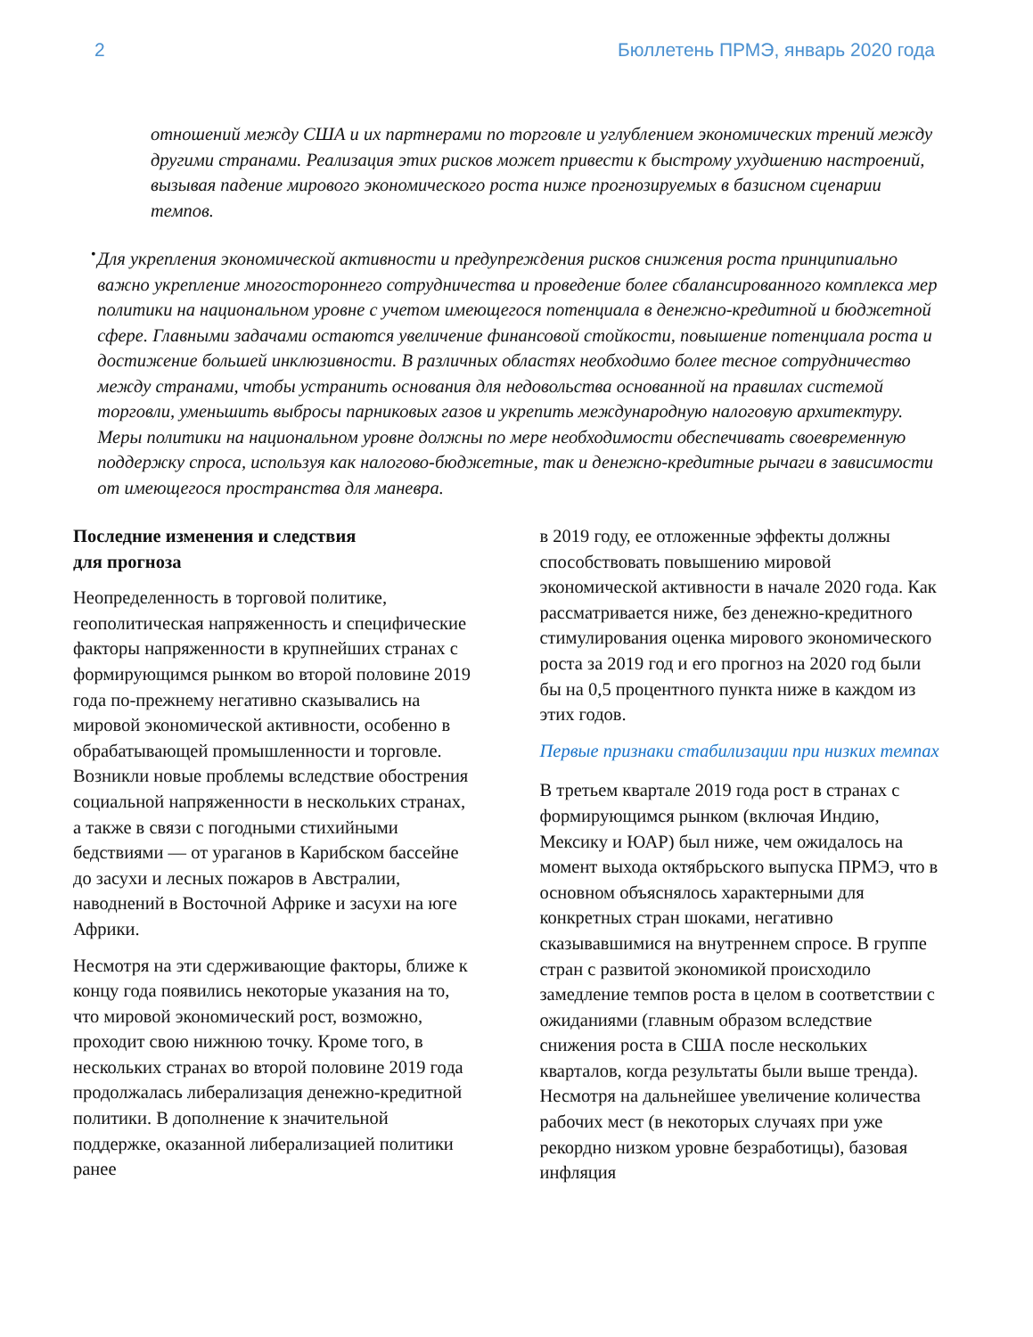2 Бюллетень ПРМЭ, январь 2020 года
отношений между США и их партнерами по торговле и углублением экономических трений между другими странами. Реализация этих рисков может привести к быстрому ухудшению настроений, вызывая падение мирового экономического роста ниже прогнозируемых в базисном сценарии темпов.
•
Для укрепления экономической активности и предупреждения рисков снижения роста принципиально важно укрепление многостороннего сотрудничества и проведение более сбалансированного комплекса мер политики на национальном уровне с учетом имеющегося потенциала в денежно-кредитной и бюджетной сфере. Главными задачами остаются увеличение финансовой стойкости, повышение потенциала роста и достижение большей инклюзивности. В различных областях необходимо более тесное сотрудничество между странами, чтобы устранить основания для недовольства основанной на правилах системой торговли, уменьшить выбросы парниковых газов и укрепить международную налоговую архитектуру. Меры политики на национальном уровне должны по мере необходимости обеспечивать своевременную поддержку спроса, используя как налогово-бюджетные, так и денежно-кредитные рычаги в зависимости от имеющегося пространства для маневра.
Последние изменения и следствия
для прогноза
Неопределенность в торговой политике, геополитическая напряженность и специфические факторы напряженности в крупнейших странах с формирующимся рынком во второй половине 2019 года по-прежнему негативно сказывались на мировой экономической активности, особенно в обрабатывающей промышленности и торговле. Возникли новые проблемы вследствие обострения социальной напряженности в нескольких странах, а также в связи с погодными стихийными бедствиями — от ураганов в Карибском бассейне до засухи и лесных пожаров в Австралии, наводнений в Восточной Африке и засухи на юге Африки.
Несмотря на эти сдерживающие факторы, ближе к концу года появились некоторые указания на то, что мировой экономический рост, возможно, проходит свою нижнюю точку. Кроме того, в нескольких странах во второй половине 2019 года продолжалась либерализация денежно-кредитной политики. В дополнение к значительной поддержке, оказанной либерализацией политики ранее
в 2019 году, ее отложенные эффекты должны способствовать повышению мировой экономической активности в начале 2020 года. Как рассматривается ниже, без денежно-кредитного стимулирования оценка мирового экономического роста за 2019 год и его прогноз на 2020 год были бы на 0,5 процентного пункта ниже в каждом из этих годов.
Первые признаки стабилизации при низких темпах
В третьем квартале 2019 года рост в странах с формирующимся рынком (включая Индию, Мексику и ЮАР) был ниже, чем ожидалось на момент выхода октябрьского выпуска ПРМЭ, что в основном объяснялось характерными для конкретных стран шоками, негативно сказывавшимися на внутреннем спросе. В группе стран с развитой экономикой происходило замедление темпов роста в целом в соответствии с ожиданиями (главным образом вследствие снижения роста в США после нескольких кварталов, когда результаты были выше тренда). Несмотря на дальнейшее увеличение количества рабочих мест (в некоторых случаях при уже рекордно низком уровне безработицы), базовая инфляция